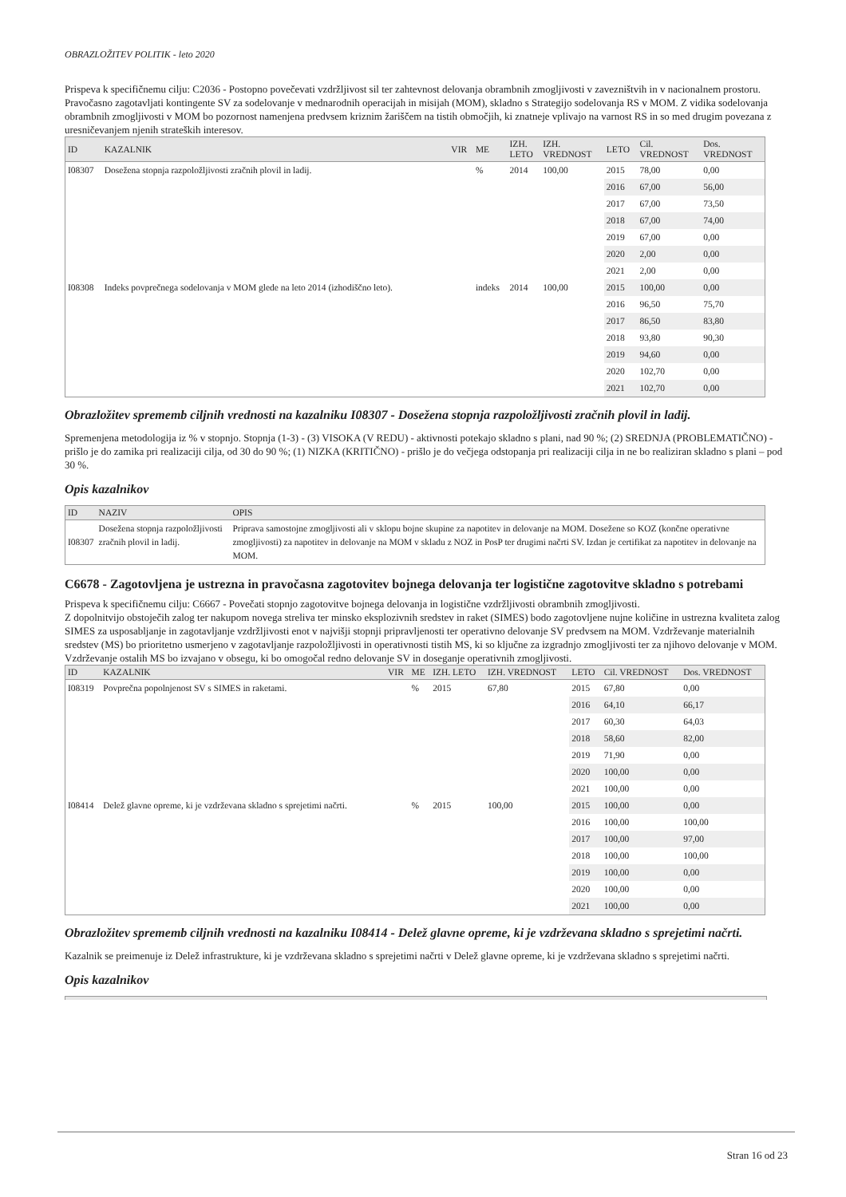OBRAZLOŽITEV POLITIK - leto 2020
Prispeva k specifičnemu cilju: C2036 - Postopno povečevati vzdržljivost sil ter zahtevnost delovanja obrambnih zmogljivosti v zavezništvih in v nacionalnem prostoru.
Pravočasno zagotavljati kontingente SV za sodelovanje v mednarodnih operacijah in misijah (MOM), skladno s Strategijo sodelovanja RS v MOM. Z vidika sodelovanja obrambnih zmogljivosti v MOM bo pozornost namenjena predvsem kriznim žariščem na tistih območjih, ki znatneje vplivajo na varnost RS in so med drugim povezana z uresničevanjem njenih strateških interesov.
| ID | KAZALNIK | VIR | ME | IZH. LETO | IZH. VREDNOST | LETO | Cil. VREDNOST | Dos. VREDNOST |
| --- | --- | --- | --- | --- | --- | --- | --- | --- |
| I08307 | Dosežena stopnja razpoložljivosti zračnih plovil in ladij. | | % | 2014 | 100,00 | 2015 | 78,00 | 0,00 |
| | | | | | | 2016 | 67,00 | 56,00 |
| | | | | | | 2017 | 67,00 | 73,50 |
| | | | | | | 2018 | 67,00 | 74,00 |
| | | | | | | 2019 | 67,00 | 0,00 |
| | | | | | | 2020 | 2,00 | 0,00 |
| | | | | | | 2021 | 2,00 | 0,00 |
| I08308 | Indeks povprečnega sodelovanja v MOM glede na leto 2014 (izhodiščno leto). | | indeks | 2014 | 100,00 | 2015 | 100,00 | 0,00 |
| | | | | | | 2016 | 96,50 | 75,70 |
| | | | | | | 2017 | 86,50 | 83,80 |
| | | | | | | 2018 | 93,80 | 90,30 |
| | | | | | | 2019 | 94,60 | 0,00 |
| | | | | | | 2020 | 102,70 | 0,00 |
| | | | | | | 2021 | 102,70 | 0,00 |
Obrazložitev sprememb ciljnih vrednosti na kazalniku I08307 - Dosežena stopnja razpoložljivosti zračnih plovil in ladij.
Spremenjena metodologija iz % v stopnjo. Stopnja (1-3) - (3) VISOKA (V REDU) - aktivnosti potekajo skladno s plani, nad 90 %; (2) SREDNJA (PROBLEMATIČNO) - prišlo je do zamika pri realizaciji cilja, od 30 do 90 %; (1) NIZKA (KRITIČNO) - prišlo je do večjega odstopanja pri realizaciji cilja in ne bo realiziran skladno s plani – pod 30 %.
Opis kazalnikov
| ID | NAZIV | OPIS |
| --- | --- | --- |
| I08307 | Dosežena stopnja razpoložljivosti zračnih plovil in ladij. | Priprava samostojne zmogljivosti ali v sklopu bojne skupine za napotitev in delovanje na MOM. Dosežene so KOZ (končne operativne zmogljivosti) za napotitev in delovanje na MOM v skladu z NOZ in PosP ter drugimi načrti SV. Izdan je certifikat za napotitev in delovanje na MOM. |
C6678 - Zagotovljena je ustrezna in pravočasna zagotovitev bojnega delovanja ter logistične zagotovitve skladno s potrebami
Prispeva k specifičnemu cilju: C6667 - Povečati stopnjo zagotovitve bojnega delovanja in logistične vzdržljivosti obrambnih zmogljivosti.
Z dopolnitvijo obstoječih zalog ter nakupom novega streliva ter minsko eksplozivnih sredstev in raket (SIMES) bodo zagotovljene nujne količine in ustrezna kvaliteta zalog SIMES za usposabljanje in zagotavljanje vzdržljivosti enot v najvišji stopnji pripravljenosti ter operativno delovanje SV predvsem na MOM. Vzdrževanje materialnih sredstev (MS) bo prioritetno usmerjeno v zagotavljanje razpoložljivosti in operativnosti tistih MS, ki so ključne za izgradnjo zmogljivosti ter za njihovo delovanje v MOM. Vzdrževanje ostalih MS bo izvajano v obsegu, ki bo omogočal redno delovanje SV in doseganje operativnih zmogljivosti.
| ID | KAZALNIK | VIR | ME | IZH. LETO | IZH. VREDNOST | LETO | Cil. VREDNOST | Dos. VREDNOST |
| --- | --- | --- | --- | --- | --- | --- | --- | --- |
| I08319 | Povprečna popolnjenost SV s SIMES in raketami. | | % | 2015 | 67,80 | 2015 | 67,80 | 0,00 |
| | | | | | | 2016 | 64,10 | 66,17 |
| | | | | | | 2017 | 60,30 | 64,03 |
| | | | | | | 2018 | 58,60 | 82,00 |
| | | | | | | 2019 | 71,90 | 0,00 |
| | | | | | | 2020 | 100,00 | 0,00 |
| | | | | | | 2021 | 100,00 | 0,00 |
| I08414 | Delež glavne opreme, ki je vzdrževana skladno s sprejetimi načrti. | | % | 2015 | 100,00 | 2015 | 100,00 | 0,00 |
| | | | | | | 2016 | 100,00 | 100,00 |
| | | | | | | 2017 | 100,00 | 97,00 |
| | | | | | | 2018 | 100,00 | 100,00 |
| | | | | | | 2019 | 100,00 | 0,00 |
| | | | | | | 2020 | 100,00 | 0,00 |
| | | | | | | 2021 | 100,00 | 0,00 |
Obrazložitev sprememb ciljnih vrednosti na kazalniku I08414 - Delež glavne opreme, ki je vzdrževana skladno s sprejetimi načrti.
Kazalnik se preimenuje iz Delež infrastrukture, ki je vzdrževana skladno s sprejetimi načrti v Delež glavne opreme, ki je vzdrževana skladno s sprejetimi načrti.
Opis kazalnikov
Stran 16 od 23